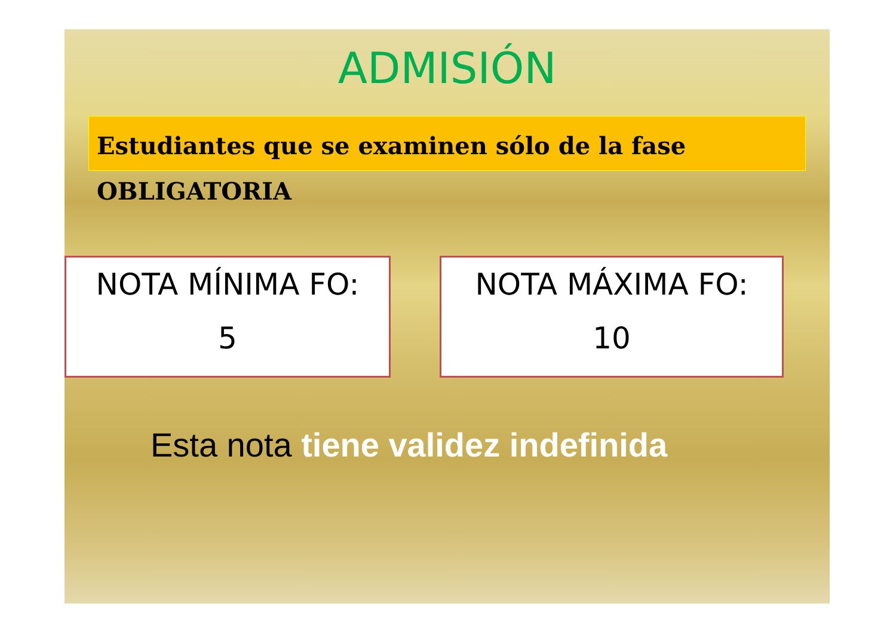ADMISIÓN
Estudiantes que se examinen sólo de la fase
OBLIGATORIA
NOTA MÍNIMA FO:
5
NOTA MÁXIMA FO:
10
Esta nota tiene validez indefinida